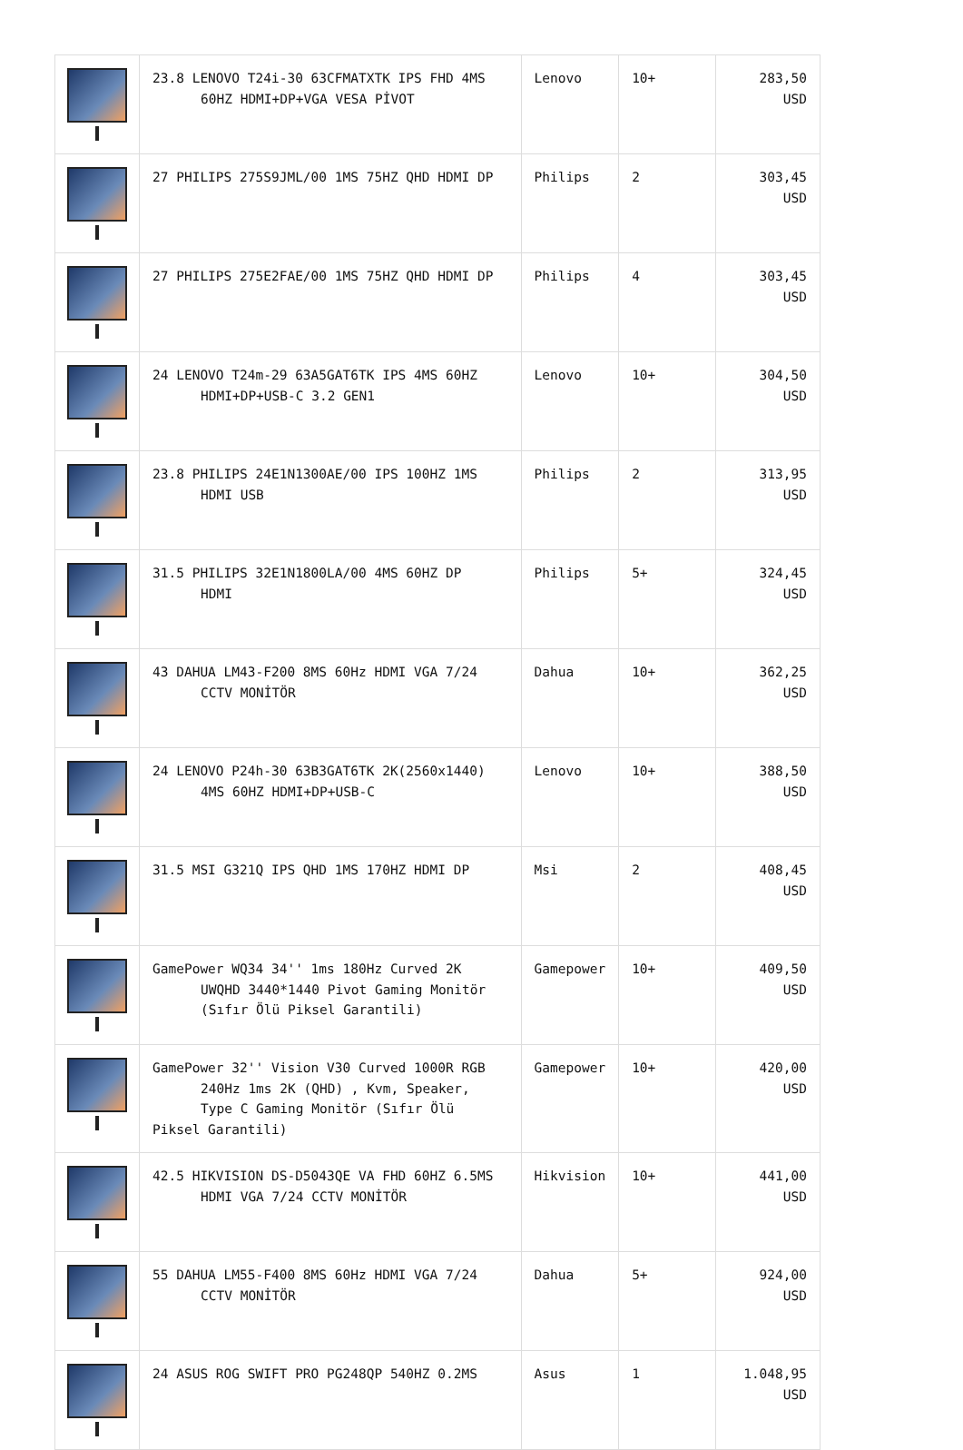| | 23.8 LENOVO T24i-30 63CFMATXTK IPS FHD 4MS 60HZ HDMI+DP+VGA VESA PİVOT | Lenovo | 10+ | 283,50 USD |
| | 27 PHILIPS 275S9JML/00 1MS 75HZ QHD HDMI DP | Philips | 2 | 303,45 USD |
| | 27 PHILIPS 275E2FAE/00 1MS 75HZ QHD HDMI DP | Philips | 4 | 303,45 USD |
| | 24 LENOVO T24m-29 63A5GAT6TK IPS 4MS 60HZ HDMI+DP+USB-C 3.2 GEN1 | Lenovo | 10+ | 304,50 USD |
| | 23.8 PHILIPS 24E1N1300AE/00 IPS 100HZ 1MS HDMI USB | Philips | 2 | 313,95 USD |
| | 31.5 PHILIPS 32E1N1800LA/00 4MS 60HZ DP HDMI | Philips | 5+ | 324,45 USD |
| | 43 DAHUA LM43-F200 8MS 60Hz HDMI VGA 7/24 CCTV MONİTÖR | Dahua | 10+ | 362,25 USD |
| | 24 LENOVO P24h-30 63B3GAT6TK 2K(2560x1440) 4MS 60HZ HDMI+DP+USB-C | Lenovo | 10+ | 388,50 USD |
| | 31.5 MSI G321Q IPS QHD 1MS 170HZ HDMI DP | Msi | 2 | 408,45 USD |
| | GamePower WQ34 34'' 1ms 180Hz Curved 2K UWQHD 3440*1440 Pivot Gaming Monitör (Sıfır Ölü Piksel Garantili) | Gamepower | 10+ | 409,50 USD |
| | GamePower 32'' Vision V30 Curved 1000R RGB 240Hz 1ms 2K (QHD) , Kvm, Speaker, Type C Gaming Monitör (Sıfır Ölü Piksel Garantili) | Gamepower | 10+ | 420,00 USD |
| | 42.5 HIKVISION DS-D5043QE VA FHD 60HZ 6.5MS HDMI VGA 7/24 CCTV MONİTÖR | Hikvision | 10+ | 441,00 USD |
| | 55 DAHUA LM55-F400 8MS 60Hz HDMI VGA 7/24 CCTV MONİTÖR | Dahua | 5+ | 924,00 USD |
| | 24 ASUS ROG SWIFT PRO PG248QP 540HZ 0.2MS | Asus | 1 | 1.048,95 USD |